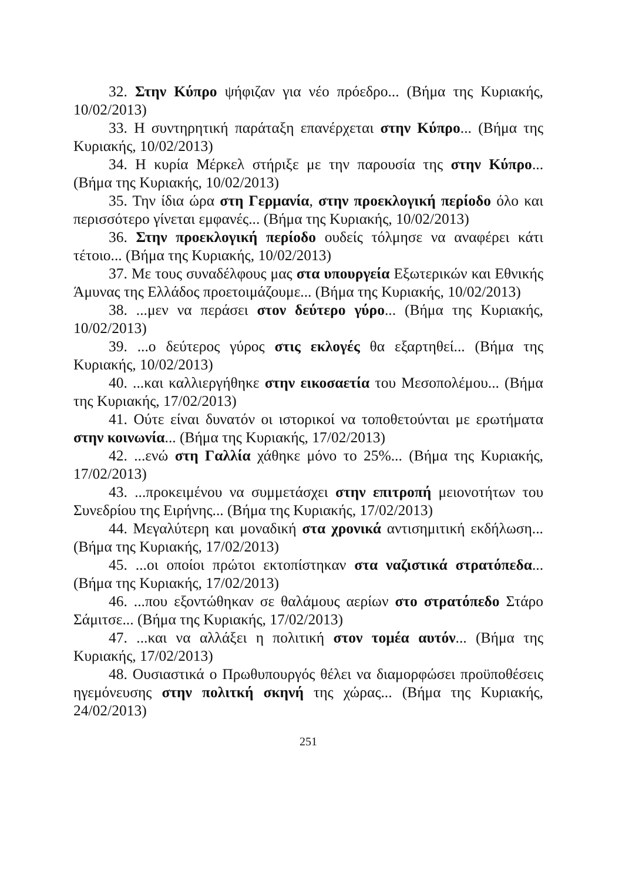32. Στην Κύπρο ψήφιζαν για νέο πρόεδρο... (Βήμα της Κυριακής, 10/02/2013)
33. Η συντηρητική παράταξη επανέρχεται στην Κύπρο... (Βήμα της Κυριακής, 10/02/2013)
34. Η κυρία Μέρκελ στήριξε με την παρουσία της στην Κύπρο... (Βήμα της Κυριακής, 10/02/2013)
35. Την ίδια ώρα στη Γερμανία, στην προεκλογική περίοδο όλο και περισσότερο γίνεται εμφανές... (Βήμα της Κυριακής, 10/02/2013)
36. Στην προεκλογική περίοδο ουδείς τόλμησε να αναφέρει κάτι τέτοιο... (Βήμα της Κυριακής, 10/02/2013)
37. Με τους συναδέλφους μας στα υπουργεία Εξωτερικών και Εθνικής Άμυνας της Ελλάδος προετοιμάζουμε... (Βήμα της Κυριακής, 10/02/2013)
38. ...μεν να περάσει στον δεύτερο γύρο... (Βήμα της Κυριακής, 10/02/2013)
39. ...ο δεύτερος γύρος στις εκλογές θα εξαρτηθεί... (Βήμα της Κυριακής, 10/02/2013)
40. ...και καλλιεργήθηκε στην εικοσαετία του Μεσοπολέμου... (Βήμα της Κυριακής, 17/02/2013)
41. Ούτε είναι δυνατόν οι ιστορικοί να τοποθετούνται με ερωτήματα στην κοινωνία... (Βήμα της Κυριακής, 17/02/2013)
42. ...ενώ στη Γαλλία χάθηκε μόνο το 25%... (Βήμα της Κυριακής, 17/02/2013)
43. ...προκειμένου να συμμετάσχει στην επιτροπή μειονοτήτων του Συνεδρίου της Ειρήνης... (Βήμα της Κυριακής, 17/02/2013)
44. Μεγαλύτερη και μοναδική στα χρονικά αντισημιτική εκδήλωση... (Βήμα της Κυριακής, 17/02/2013)
45. ...οι οποίοι πρώτοι εκτοπίστηκαν στα ναζιστικά στρατόπεδα... (Βήμα της Κυριακής, 17/02/2013)
46. ...που εξοντώθηκαν σε θαλάμους αερίων στο στρατόπεδο Στάρο Σάμιτσε... (Βήμα της Κυριακής, 17/02/2013)
47. ...και να αλλάξει η πολιτική στον τομέα αυτόν... (Βήμα της Κυριακής, 17/02/2013)
48. Ουσιαστικά ο Πρωθυπουργός θέλει να διαμορφώσει προϋποθέσεις ηγεμόνευσης στην πολιτκή σκηνή της χώρας... (Βήμα της Κυριακής, 24/02/2013)
251